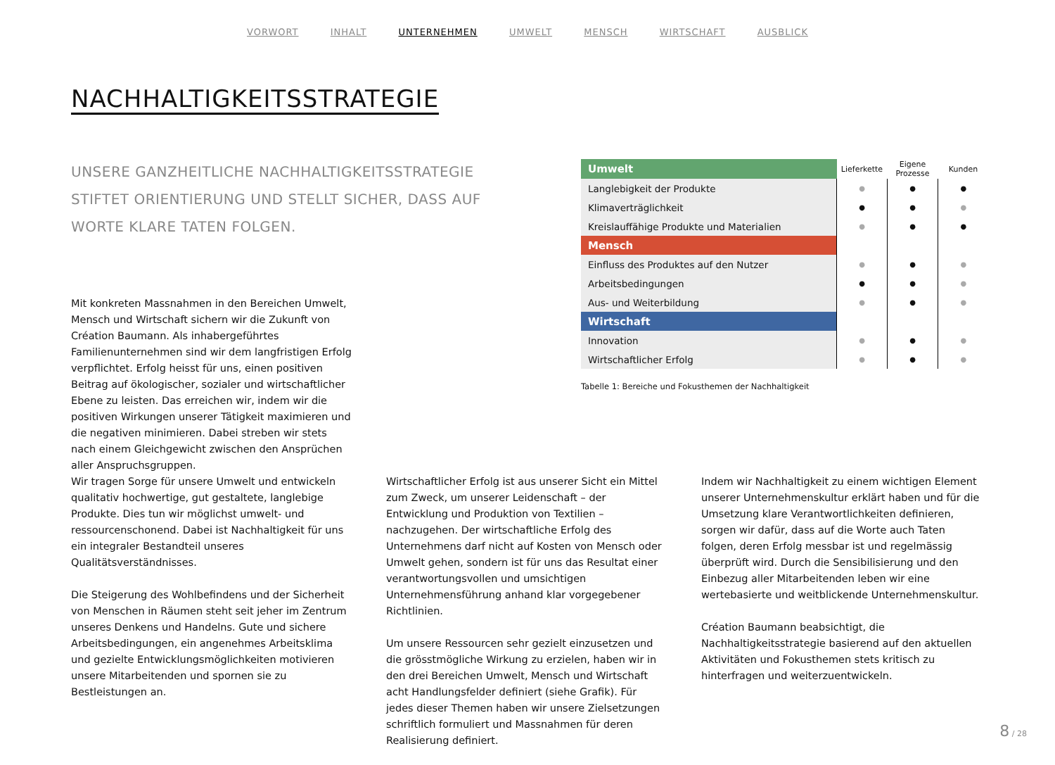VORWORT INHALT UNTERNEHMEN UMWELT MENSCH WIRTSCHAFT AUSBLICK
NACHHALTIGKEITSSTRATEGIE
UNSERE GANZHEITLICHE NACHHALTIGKEITSSTRATEGIE STIFTET ORIENTIERUNG UND STELLT SICHER, DASS AUF WORTE KLARE TATEN FOLGEN.
Mit konkreten Massnahmen in den Bereichen Umwelt, Mensch und Wirtschaft sichern wir die Zukunft von Création Baumann. Als inhabergeführtes Familienunter­nehmen sind wir dem langfristigen Erfolg verpflichtet. Erfolg heisst für uns, einen positiven Beitrag auf öko­logischer, sozialer und wirtschaftlicher Ebene zu leisten. Das erreichen wir, indem wir die positiven Wirkungen unserer Tätigkeit maximieren und die negativen mini­mieren. Dabei streben wir stets nach einem Gleichgewicht zwischen den Ansprüchen aller Anspruchsgruppen.
| Umwelt | Lieferkette | Eigene Prozesse | Kunden |
| Langlebigkeit der Produkte | ● | ● | ● |
| Klimaverträglichkeit | ● | ● | ● |
| Kreislauffähige Produkte und Materialien | ● | ● | ● |
| Mensch | | | |
| Einfluss des Produktes auf den Nutzer | ● | ● | ● |
| Arbeitsbedingungen | ● | ● | ● |
| Aus- und Weiterbildung | ● | ● | ● |
| Wirtschaft | | | |
| Innovation | ● | ● | ● |
| Wirtschaftlicher Erfolg | ● | ● | ● |
Tabelle 1: Bereiche und Fokusthemen der Nachhaltigkeit
Wir tragen Sorge für unsere Umwelt und entwickeln qualitativ hochwertige, gut gestaltete, langlebige Produkte. Dies tun wir möglichst umwelt- und ressourcenschonend. Dabei ist Nachhaltigkeit für uns ein integraler Bestandteil unseres Qualitätsverständnisses.
Die Steigerung des Wohlbefindens und der Sicherheit von Menschen in Räumen steht seit jeher im Zentrum unseres Denkens und Handelns. Gute und sichere Arbeitsbeding­ungen, ein angenehmes Arbeitsklima und gezielte Ent­wicklungsmöglichkeiten motivieren unsere Mitarbeitenden und spornen sie zu Bestleistungen an.
Wirtschaftlicher Erfolg ist aus unserer Sicht ein Mittel zum Zweck, um unserer Leidenschaft – der Entwicklung und Produktion von Textilien – nachzugehen. Der wirtschaftliche Erfolg des Unternehmens darf nicht auf Kosten von Mensch oder Umwelt gehen, sondern ist für uns das Resultat einer verantwortungsvollen und umsichtigen Unternehmensfüh­rung anhand klar vorgegebener Richtlinien.
Um unsere Ressourcen sehr gezielt einzusetzen und die grösstmögliche Wirkung zu erzielen, haben wir in den drei Bereichen Umwelt, Mensch und Wirtschaft acht Handlungs­felder definiert (siehe Grafik). Für jedes dieser Themen haben wir unsere Zielsetzungen schriftlich formuliert und Massnahmen für deren Realisierung definiert.
Indem wir Nachhaltigkeit zu einem wichtigen Element unserer Unternehmenskultur erklärt haben und für die Umsetzung klare Verantwortlichkeiten definieren, sorgen wir dafür, dass auf die Worte auch Taten folgen, deren Erfolg messbar ist und regelmässig überprüft wird. Durch die Sensibilisierung und den Einbezug aller Mitarbeitenden leben wir eine wertebasierte und weitblickende Unter­nehmenskultur.
Création Baumann beabsichtigt, die Nachhaltigkeitsstrategie basierend auf den aktuellen Aktivitäten und Fokusthemen stets kritisch zu hinterfragen und weiterzuentwickeln.
8 / 28